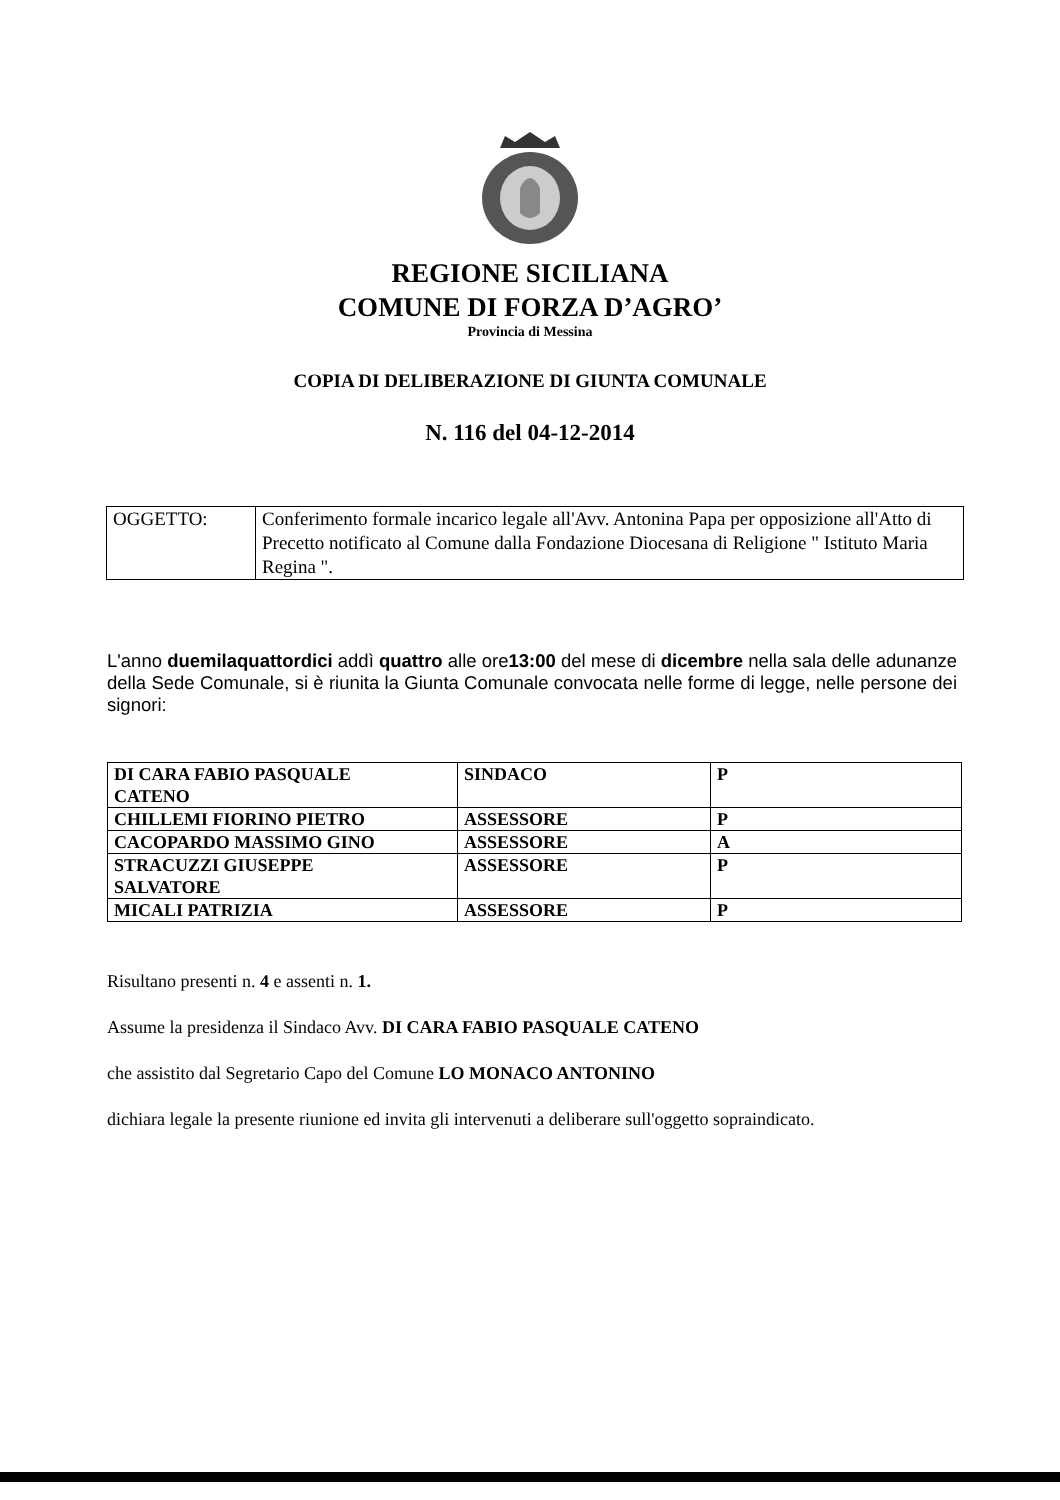REGIONE SICILIANA
COMUNE DI FORZA D’AGRO’
Provincia di Messina
COPIA DI DELIBERAZIONE DI GIUNTA COMUNALE
N. 116 del 04-12-2014
| OGGETTO: | Conferimento formale incarico legale all'Avv. Antonina Papa per opposizione all'Atto di Precetto notificato al Comune dalla Fondazione Diocesana di Religione " Istituto Maria Regina ". |
L'anno duemilaquattordici addì quattro alle ore13:00 del mese di dicembre nella sala delle adunanze della Sede Comunale, si è riunita la Giunta Comunale convocata nelle forme di legge, nelle persone dei signori:
| DI CARA FABIO PASQUALE CATENO | SINDACO | P |
| CHILLEMI FIORINO PIETRO | ASSESSORE | P |
| CACOPARDO MASSIMO GINO | ASSESSORE | A |
| STRACUZZI GIUSEPPE SALVATORE | ASSESSORE | P |
| MICALI PATRIZIA | ASSESSORE | P |
Risultano presenti n. 4 e assenti n. 1.
Assume la presidenza il Sindaco Avv. DI CARA FABIO PASQUALE CATENO
che assistito dal Segretario Capo del Comune LO MONACO ANTONINO
dichiara legale la presente riunione ed invita gli intervenuti a deliberare sull'oggetto sopraindicato.